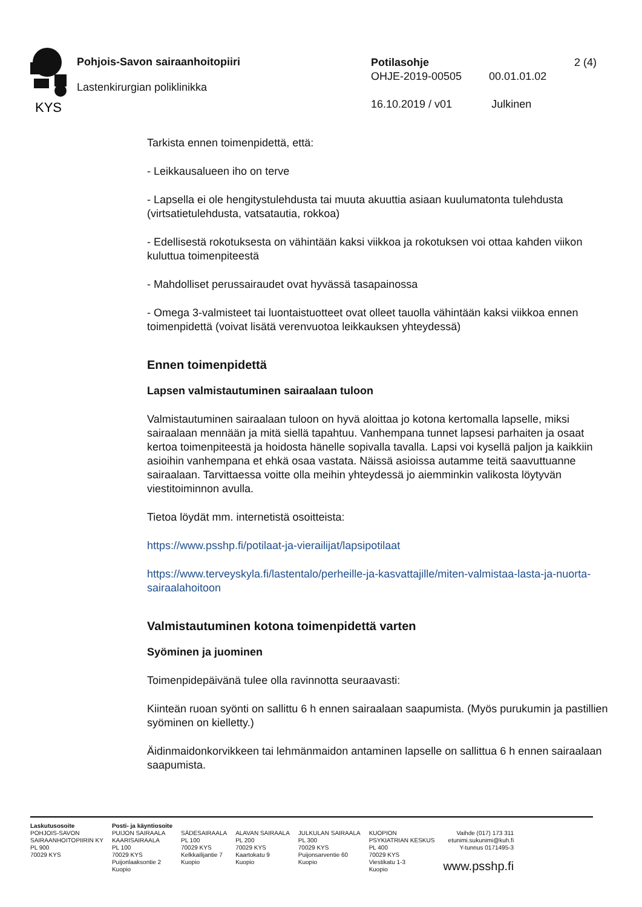KYS
Pohjois-Savon sairaanhoitopiiri
Lastenkirurgian poliklinikka
Potilasohje 2 (4)
OHJE-2019-00505 00.01.01.02
16.10.2019 / v01 Julkinen
Tarkista ennen toimenpidettä, että:
- Leikkausalueen iho on terve
- Lapsella ei ole hengitystulehdusta tai muuta akuuttia asiaan kuulumatonta tulehdusta (virtsatietulehdusta, vatsatautia, rokkoa)
- Edellisestä rokotuksesta on vähintään kaksi viikkoa ja rokotuksen voi ottaa kahden viikon kuluttua toimenpiteestä
- Mahdolliset perussairaudet ovat hyvässä tasapainossa
- Omega 3-valmisteet tai luontaistuotteet ovat olleet tauolla vähintään kaksi viikkoa ennen toimenpidettä (voivat lisätä verenvuotoa leikkauksen yhteydessä)
Ennen toimenpidettä
Lapsen valmistautuminen sairaalaan tuloon
Valmistautuminen sairaalaan tuloon on hyvä aloittaa jo kotona kertomalla lapselle, miksi sairaalaan mennään ja mitä siellä tapahtuu. Vanhempana tunnet lapsesi parhaiten ja osaat kertoa toimenpiteestä ja hoidosta hänelle sopivalla tavalla. Lapsi voi kysellä paljon ja kaikkiin asioihin vanhempana et ehkä osaa vastata. Näissä asioissa autamme teitä saavuttuanne sairaalaan. Tarvittaessa voitte olla meihin yhteydessä jo aiemminkin valikosta löytyvän viestitoiminnon avulla.
Tietoa löydät mm. internetistä osoitteista:
https://www.psshp.fi/potilaat-ja-vierailijat/lapsipotilaat
https://www.terveyskyla.fi/lastentalo/perheille-ja-kasvattajille/miten-valmistaa-lasta-ja-nuorta-sairaalahoitoon
Valmistautuminen kotona toimenpidettä varten
Syöminen ja juominen
Toimenpidepäivänä tulee olla ravinnotta seuraavasti:
Kiinteän ruoan syönti on sallittu 6 h ennen sairaalaan saapumista. (Myös purukumin ja pastillien syöminen on kielletty.)
Äidinmaidonkorvikkeen tai lehmänmaidon antaminen lapselle on sallittua 6 h ennen sairaalaan saapumista.
Laskutusosoite
POHJOIS-SAVON
SAIRAANHOITOPIIRIN KY
PL 900
70029 KYS
Posti- ja käyntiosoite
PUIJON SAIRAALA
KAARISAIRAALA
PL 100
70029 KYS
Puijonlaaksontie 2
Kuopio
SÄDESAIRAALA
PL 100
70029 KYS
Kelkkailijantie 7
Kuopio
ALAVAN SAIRAALA
PL 200
70029 KYS
Kaartokatu 9
Kuopio
JULKULAN SAIRAALA
PL 300
70029 KYS
Puijonsarventie 60
Kuopio
KUOPION
PSYKIATRIAN KESKUS
PL 400
70029 KYS
Viestikatu 1-3
Kuopio
Vaihde (017) 173 311
etunimi.sukunimi@kuh.fi
Y-tunnus 0171495-3
www.psshp.fi